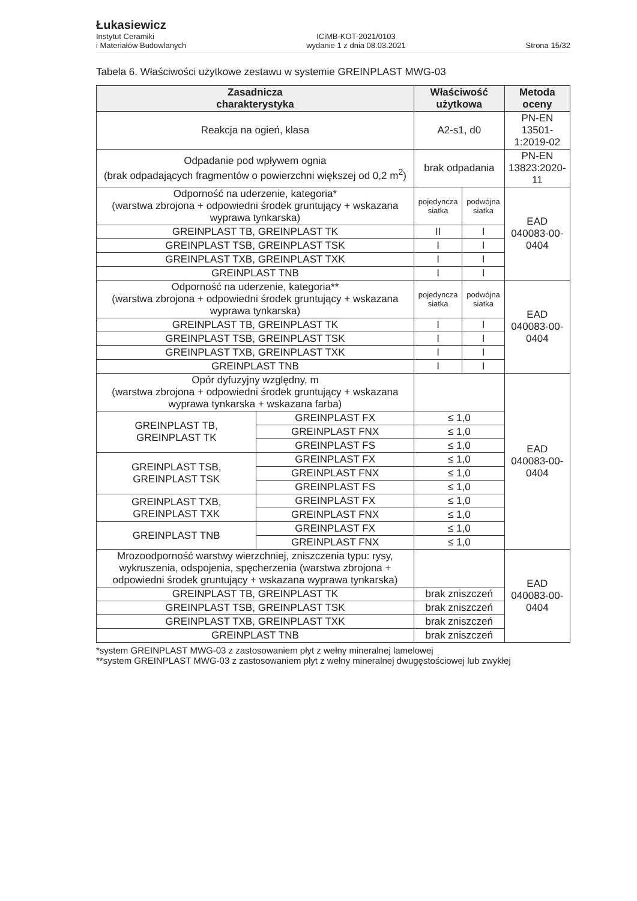Łukasiewicz
Instytut Ceramiki
i Materiałów Budowlanych
ICiMB-KOT-2021/0103
wydanie 1 z dnia 08.03.2021
Strona 15/32
Tabela 6. Właściwości użytkowe zestawu w systemie GREINPLAST MWG-03
| Zasadnicza charakterystyka | | Właściwość użytkowa | | Metoda oceny |
| --- | --- | --- | --- | --- |
| Reakcja na ogień, klasa | | A2-s1, d0 | | PN-EN 13501-1:2019-02 |
| Odpadanie pod wpływem ognia (brak odpadających fragmentów o powierzchni większej od 0,2 m<sup>2</sup>) | | brak odpadania | | PN-EN 13823:2020-11 |
| Odporność na uderzenie, kategoria* (warstwa zbrojona + odpowiedni środek gruntujący + wskazana wyprawa tynkarska) | | pojedyncza siatka | podwójna siatka | EAD 040083-00-0404 |
| GREINPLAST TB, GREINPLAST TK | | II | I | |
| GREINPLAST TSB, GREINPLAST TSK | | I | I | |
| GREINPLAST TXB, GREINPLAST TXK | | I | I | |
| GREINPLAST TNB | | I | I | |
| Odporność na uderzenie, kategoria** (warstwa zbrojona + odpowiedni środek gruntujący + wskazana wyprawa tynkarska) | | pojedyncza siatka | podwójna siatka | EAD 040083-00-0404 |
| GREINPLAST TB, GREINPLAST TK | | I | I | |
| GREINPLAST TSB, GREINPLAST TSK | | I | I | |
| GREINPLAST TXB, GREINPLAST TXK | | I | I | |
| GREINPLAST TNB | | I | I | |
| Opór dyfuzyjny względny, m (warstwa zbrojona + odpowiedni środek gruntujący + wskazana wyprawa tynkarska + wskazana farba) | | | | EAD 040083-00-0404 |
| GREINPLAST TB, GREINPLAST TK | GREINPLAST FX | ≤ 1,0 | | |
| | GREINPLAST FNX | ≤ 1,0 | | |
| | GREINPLAST FS | ≤ 1,0 | | |
| GREINPLAST TSB, GREINPLAST TSK | GREINPLAST FX | ≤ 1,0 | | |
| | GREINPLAST FNX | ≤ 1,0 | | |
| | GREINPLAST FS | ≤ 1,0 | | |
| GREINPLAST TXB, GREINPLAST TXK | GREINPLAST FX | ≤ 1,0 | | |
| | GREINPLAST FNX | ≤ 1,0 | | |
| GREINPLAST TNB | GREINPLAST FX | ≤ 1,0 | | |
| | GREINPLAST FNX | ≤ 1,0 | | |
| Mrozoodporność warstwy wierzchniej, zniszczenia typu: rysy, wykruszenia, odspojenia, spęcherzenia (warstwa zbrojona + odpowiedni środek gruntujący + wskazana wyprawa tynkarska) | | | | EAD 040083-00-0404 |
| GREINPLAST TB, GREINPLAST TK | | brak zniszczeń | | |
| GREINPLAST TSB, GREINPLAST TSK | | brak zniszczeń | | |
| GREINPLAST TXB, GREINPLAST TXK | | brak zniszczeń | | |
| GREINPLAST TNB | | brak zniszczeń | | |
*system GREINPLAST MWG-03 z zastosowaniem płyt z wełny mineralnej lamelowej
**system GREINPLAST MWG-03 z zastosowaniem płyt z wełny mineralnej dwugęstościowej lub zwykłej